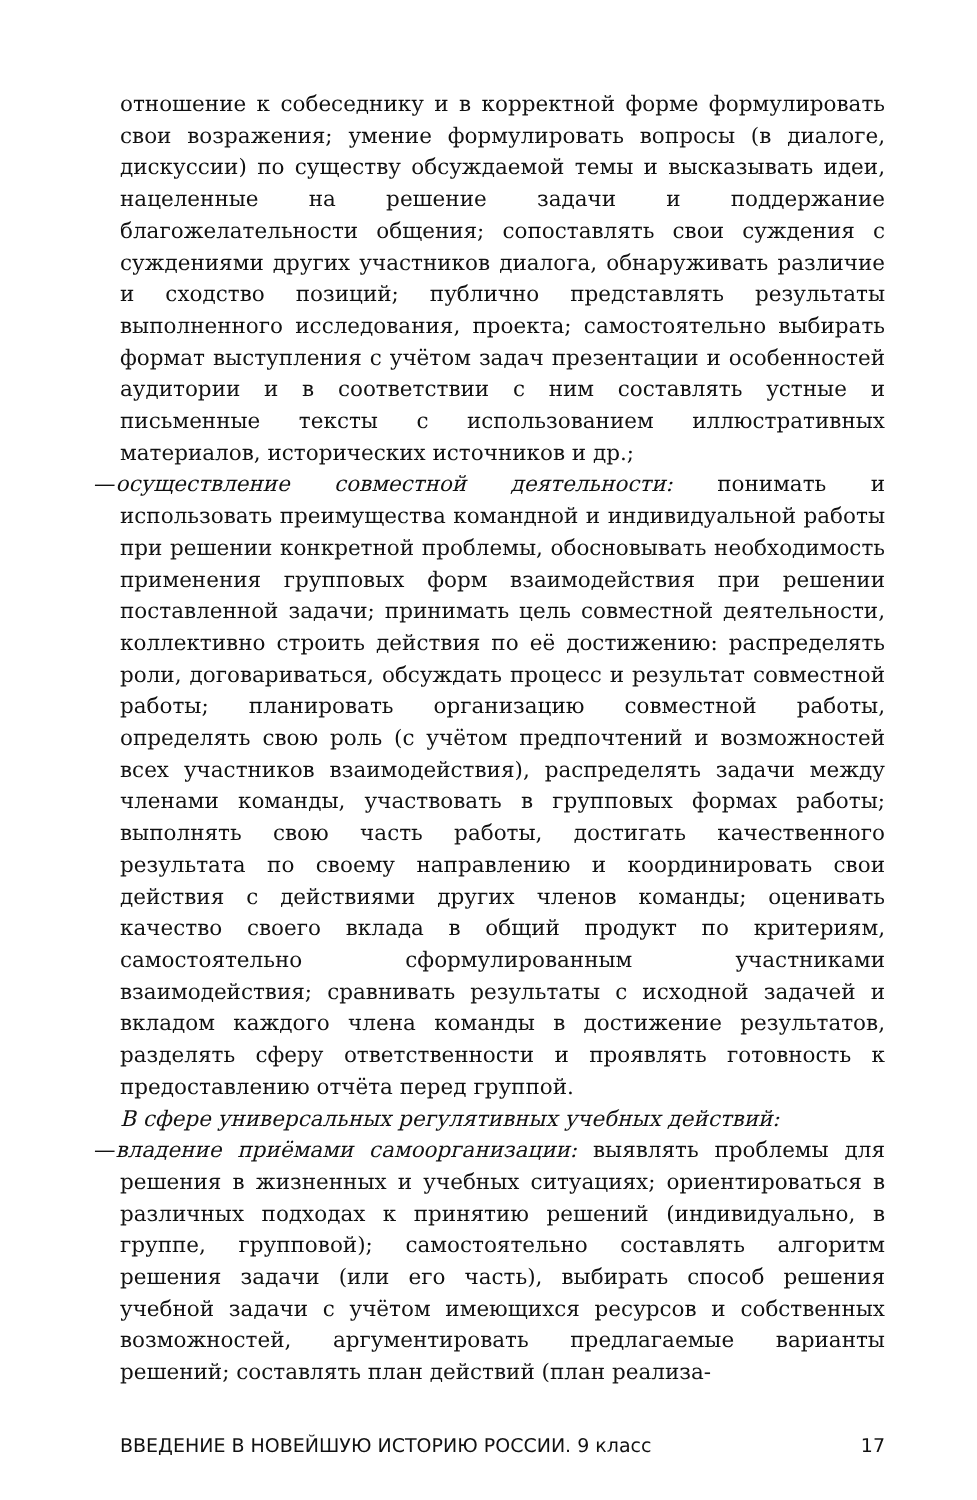отношение к собеседнику и в корректной форме формулировать свои возражения; умение формулировать вопросы (в диалоге, дискуссии) по существу обсуждаемой темы и высказывать идеи, нацеленные на решение задачи и поддержание благожелательности общения; сопоставлять свои суждения с суждениями других участников диалога, обнаруживать различие и сходство позиций; публично представлять результаты выполненного исследования, проекта; самостоятельно выбирать формат выступления с учётом задач презентации и особенностей аудитории и в соответствии с ним составлять устные и письменные тексты с использованием иллюстративных материалов, исторических источников и др.;
—осуществление совместной деятельности: понимать и использовать преимущества командной и индивидуальной работы при решении конкретной проблемы, обосновывать необходимость применения групповых форм взаимодействия при решении поставленной задачи; принимать цель совместной деятельности, коллективно строить действия по её достижению: распределять роли, договариваться, обсуждать процесс и результат совместной работы; планировать организацию совместной работы, определять свою роль (с учётом предпочтений и возможностей всех участников взаимодействия), распределять задачи между членами команды, участвовать в групповых формах работы; выполнять свою часть работы, достигать качественного результата по своему направлению и координировать свои действия с действиями других членов команды; оценивать качество своего вклада в общий продукт по критериям, самостоятельно сформулированным участниками взаимодействия; сравнивать результаты с исходной задачей и вкладом каждого члена команды в достижение результатов, разделять сферу ответственности и проявлять готовность к предоставлению отчёта перед группой.
В сфере универсальных регулятивных учебных действий:
—владение приёмами самоорганизации: выявлять проблемы для решения в жизненных и учебных ситуациях; ориентироваться в различных подходах к принятию решений (индивидуально, в группе, групповой); самостоятельно составлять алгоритм решения задачи (или его часть), выбирать способ решения учебной задачи с учётом имеющихся ресурсов и собственных возможностей, аргументировать предлагаемые варианты решений; составлять план действий (план реализа-
ВВЕДЕНИЕ В НОВЕЙШУЮ ИСТОРИЮ РОССИИ. 9 класс 17